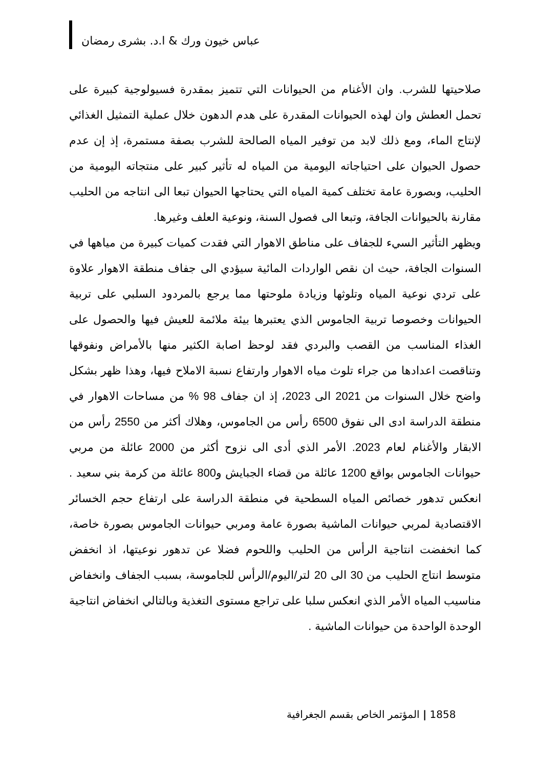عباس خيون ورك & ا.د. بشرى رمضان
صلاحيتها للشرب. وان الأغنام من الحيوانات التي تتميز بمقدرة فسيولوجية كبيرة على تحمل العطش وان لهذه الحيوانات المقدرة على هدم الدهون خلال عملية التمثيل الغذائي لإنتاج الماء، ومع ذلك لابد من توفير المياه الصالحة للشرب بصفة مستمرة، إذ إن عدم حصول الحيوان على احتياجاته اليومية من المياه له تأثير كبير على منتجاته اليومية من الحليب، وبصورة عامة تختلف كمية المياه التي يحتاجها الحيوان تبعا الى انتاجه من الحليب مقارنة بالحيوانات الجافة، وتبعا الى فصول السنة، ونوعية العلف وغيرها.
ويظهر التأثير السيء للجفاف على مناطق الاهوار التي فقدت كميات كبيرة من مياهها في السنوات الجافة، حيث ان نقص الواردات المائية سيؤدي الى جفاف منطقة الاهوار علاوة على تردي نوعية المياه وتلوثها وزيادة ملوحتها مما يرجع بالمردود السلبي على تربية الحيوانات وخصوصا تربية الجاموس الذي يعتبرها بيئة ملائمة للعيش فيها والحصول على الغذاء المناسب من القصب والبردي فقد لوحظ اصابة الكثير منها بالأمراض ونفوقها وتناقصت اعدادها من جراء تلوث مياه الاهوار وارتفاع نسبة الاملاح فيها، وهذا ظهر بشكل واضح خلال السنوات من 2021 الى 2023، إذ ان جفاف 98 % من مساحات الاهوار في منطقة الدراسة ادى الى نفوق 6500 رأس من الجاموس، وهلاك أكثر من 2550 رأس من الابقار والأغنام لعام 2023. الأمر الذي أدى الى نزوح أكثر من 2000 عائلة من مربي حيوانات الجاموس بواقع 1200 عائلة من قضاء الجبايش و800 عائلة من كرمة بني سعيد . انعكس تدهور خصائص المياه السطحية في منطقة الدراسة على ارتفاع حجم الخسائر الاقتصادية لمربي حيوانات الماشية بصورة عامة ومربي حيوانات الجاموس بصورة خاصة، كما انخفضت انتاجية الرأس من الحليب واللحوم فضلا عن تدهور نوعيتها، اذ انخفض متوسط انتاج الحليب من 30 الى 20 لتر/اليوم/الرأس للجاموسة، بسبب الجفاف وانخفاض مناسيب المياه الأمر الذي انعكس سلبا على تراجع مستوى التغذية وبالتالي انخفاض انتاجية الوحدة الواحدة من حيوانات الماشية .
1858 | المؤتمر الخاص بقسم الجغرافية